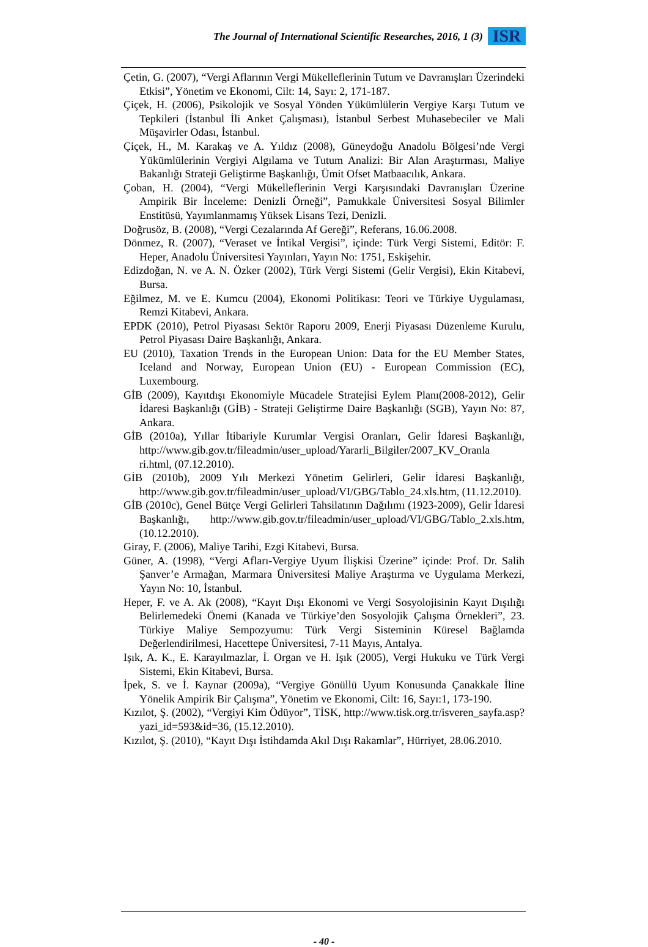The Journal of International Scientific Researches, 2016, 1 (3)
ISR
Çetin, G. (2007), “Vergi Aflarının Vergi Mükelleflerinin Tutum ve Davranışları Üzerindeki Etkisi”, Yönetim ve Ekonomi, Cilt: 14, Sayı: 2, 171-187.
Çiçek, H. (2006), Psikolojik ve Sosyal Yönden Yükümlülerin Vergiye Karşı Tutum ve Tepkileri (İstanbul İli Anket Çalışması), İstanbul Serbest Muhasebeciler ve Mali Müşavirler Odası, İstanbul.
Çiçek, H., M. Karakaş ve A. Yıldız (2008), Güneydoğu Anadolu Bölgesi’nde Vergi Yükümlülerinin Vergiyi Algılama ve Tutum Analizi: Bir Alan Araştırması, Maliye Bakanlığı Strateji Geliştirme Başkanlığı, Ümit Ofset Matbaacılık, Ankara.
Çoban, H. (2004), “Vergi Mükelleflerinin Vergi Karşısındaki Davranışları Üzerine Ampirik Bir İnceleme: Denizli Örneği”, Pamukkale Üniversitesi Sosyal Bilimler Enstitüsü, Yayımlanmamış Yüksek Lisans Tezi, Denizli.
Doğrusöz, B. (2008), “Vergi Cezalarında Af Gereği”, Referans, 16.06.2008.
Dönmez, R. (2007), “Veraset ve İntikal Vergisi”, içinde: Türk Vergi Sistemi, Editör: F. Heper, Anadolu Üniversitesi Yayınları, Yayın No: 1751, Eskişehir.
Edizdoğan, N. ve A. N. Özker (2002), Türk Vergi Sistemi (Gelir Vergisi), Ekin Kitabevi, Bursa.
Eğilmez, M. ve E. Kumcu (2004), Ekonomi Politikası: Teori ve Türkiye Uygulaması, Remzi Kitabevi, Ankara.
EPDK (2010), Petrol Piyasası Sektör Raporu 2009, Enerji Piyasası Düzenleme Kurulu, Petrol Piyasası Daire Başkanlığı, Ankara.
EU (2010), Taxation Trends in the European Union: Data for the EU Member States, Iceland and Norway, European Union (EU) - European Commission (EC), Luxembourg.
GİB (2009), Kayıtdışı Ekonomiyle Mücadele Stratejisi Eylem Planı(2008-2012), Gelir İdaresi Başkanlığı (GİB) - Strateji Geliştirme Daire Başkanlığı (SGB), Yayın No: 87, Ankara.
GİB (2010a), Yıllar İtibariyle Kurumlar Vergisi Oranları, Gelir İdaresi Başkanlığı, http://www.gib.gov.tr/fileadmin/user_upload/Yararli_Bilgiler/2007_KV_Oranla ri.html, (07.12.2010).
GİB (2010b), 2009 Yılı Merkezi Yönetim Gelirleri, Gelir İdaresi Başkanlığı, http://www.gib.gov.tr/fileadmin/user_upload/VI/GBG/Tablo_24.xls.htm, (11.12.2010).
GİB (2010c), Genel Bütçe Vergi Gelirleri Tahsilatının Dağılımı (1923-2009), Gelir İdaresi Başkanlığı, http://www.gib.gov.tr/fileadmin/user_upload/VI/GBG/Tablo_2.xls.htm, (10.12.2010).
Giray, F. (2006), Maliye Tarihi, Ezgi Kitabevi, Bursa.
Güner, A. (1998), “Vergi Afları-Vergiye Uyum İlişkisi Üzerine” içinde: Prof. Dr. Salih Şanver’e Armağan, Marmara Üniversitesi Maliye Araştırma ve Uygulama Merkezi, Yayın No: 10, İstanbul.
Heper, F. ve A. Ak (2008), “Kayıt Dışı Ekonomi ve Vergi Sosyolojisinin Kayıt Dışılığı Belirlemedeki Önemi (Kanada ve Türkiye’den Sosyolojik Çalışma Örnekleri”, 23. Türkiye Maliye Sempozyumu: Türk Vergi Sisteminin Küresel Bağlamda Değerlendirilmesi, Hacettepe Üniversitesi, 7-11 Mayıs, Antalya.
Işık, A. K., E. Karayılmazlar, İ. Organ ve H. Işık (2005), Vergi Hukuku ve Türk Vergi Sistemi, Ekin Kitabevi, Bursa.
İpek, S. ve İ. Kaynar (2009a), “Vergiye Gönüllü Uyum Konusunda Çanakkale İline Yönelik Ampirik Bir Çalışma”, Yönetim ve Ekonomi, Cilt: 16, Sayı:1, 173-190.
Kızılot, Ş. (2002), “Vergiyi Kim Ödüyor”, TİSK, http://www.tisk.org.tr/isveren_sayfa.asp?yazi_id=593&id=36, (15.12.2010).
Kızılot, Ş. (2010), “Kayıt Dışı İstihdamda Akıl Dışı Rakamlar”, Hürriyet, 28.06.2010.
- 40 -